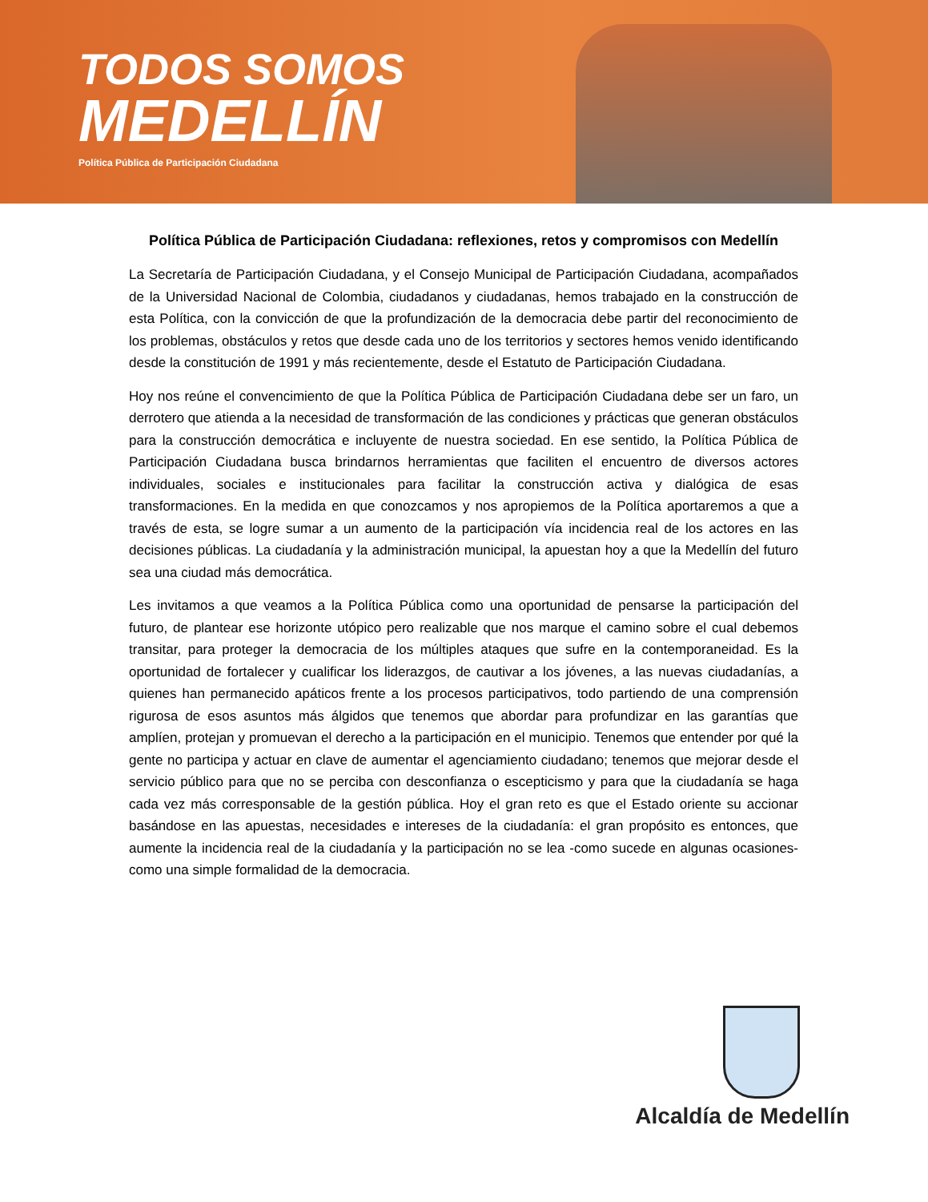TODOS SOMOS
MEDELLÍN
Política Pública de Participación Ciudadana
Política Pública de Participación Ciudadana: reflexiones, retos y compromisos con Medellín
La Secretaría de Participación Ciudadana, y el Consejo Municipal de Participación Ciudadana, acompañados de la Universidad Nacional de Colombia, ciudadanos y ciudadanas, hemos trabajado en la construcción de esta Política, con la convicción de que la profundización de la democracia debe partir del reconocimiento de los problemas, obstáculos y retos que desde cada uno de los territorios y sectores hemos venido identificando desde la constitución de 1991 y más recientemente, desde el Estatuto de Participación Ciudadana.
Hoy nos reúne el convencimiento de que la Política Pública de Participación Ciudadana debe ser un faro, un derrotero que atienda a la necesidad de transformación de las condiciones y prácticas que generan obstáculos para la construcción democrática e incluyente de nuestra sociedad. En ese sentido, la Política Pública de Participación Ciudadana busca brindarnos herramientas que faciliten el encuentro de diversos actores individuales, sociales e institucionales para facilitar la construcción activa y dialógica de esas transformaciones. En la medida en que conozcamos y nos apropiemos de la Política aportaremos a que a través de esta, se logre sumar a un aumento de la participación vía incidencia real de los actores en las decisiones públicas. La ciudadanía y la administración municipal, la apuestan hoy a que la Medellín del futuro sea una ciudad más democrática.
Les invitamos a que veamos a la Política Pública como una oportunidad de pensarse la participación del futuro, de plantear ese horizonte utópico pero realizable que nos marque el camino sobre el cual debemos transitar, para proteger la democracia de los múltiples ataques que sufre en la contemporaneidad. Es la oportunidad de fortalecer y cualificar los liderazgos, de cautivar a los jóvenes, a las nuevas ciudadanías, a quienes han permanecido apáticos frente a los procesos participativos, todo partiendo de una comprensión rigurosa de esos asuntos más álgidos que tenemos que abordar para profundizar en las garantías que amplíen, protejan y promuevan el derecho a la participación en el municipio. Tenemos que entender por qué la gente no participa y actuar en clave de aumentar el agenciamiento ciudadano; tenemos que mejorar desde el servicio público para que no se perciba con desconfianza o escepticismo y para que la ciudadanía se haga cada vez más corresponsable de la gestión pública. Hoy el gran reto es que el Estado oriente su accionar basándose en las apuestas, necesidades e intereses de la ciudadanía: el gran propósito es entonces, que aumente la incidencia real de la ciudadanía y la participación no se lea -como sucede en algunas ocasiones- como una simple formalidad de la democracia.
Alcaldía de Medellín